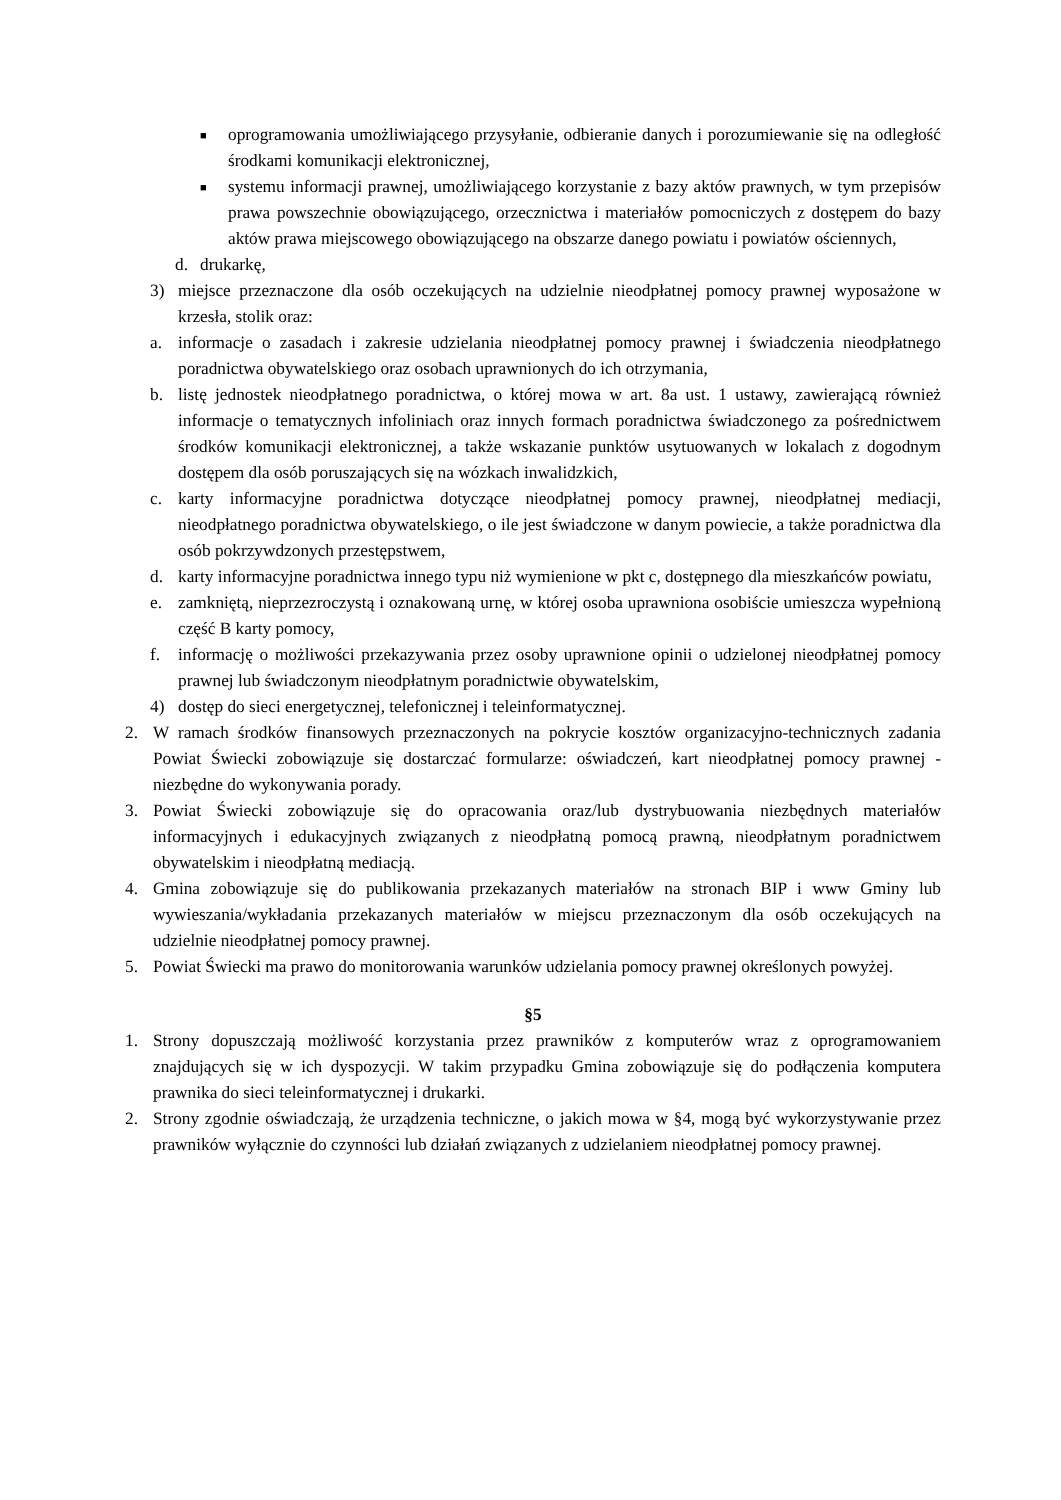■ oprogramowania umożliwiającego przysyłanie, odbieranie danych i porozumiewanie się na odległość środkami komunikacji elektronicznej,
■ systemu informacji prawnej, umożliwiającego korzystanie z bazy aktów prawnych, w tym przepisów prawa powszechnie obowiązującego, orzecznictwa i materiałów pomocniczych z dostępem do bazy aktów prawa miejscowego obowiązującego na obszarze danego powiatu i powiatów ościennych,
d. drukarkę,
3) miejsce przeznaczone dla osób oczekujących na udzielnie nieodpłatnej pomocy prawnej wyposażone w krzesła, stolik oraz:
a. informacje o zasadach i zakresie udzielania nieodpłatnej pomocy prawnej i świadczenia nieodpłatnego poradnictwa obywatelskiego oraz osobach uprawnionych do ich otrzymania,
b. listę jednostek nieodpłatnego poradnictwa, o której mowa w art. 8a ust. 1 ustawy, zawierającą również informacje o tematycznych infoliniach oraz innych formach poradnictwa świadczonego za pośrednictwem środków komunikacji elektronicznej, a także wskazanie punktów usytuowanych w lokalach z dogodnym dostępem dla osób poruszających się na wózkach inwalidzkich,
c. karty informacyjne poradnictwa dotyczące nieodpłatnej pomocy prawnej, nieodpłatnej mediacji, nieodpłatnego poradnictwa obywatelskiego, o ile jest świadczone w danym powiecie, a także poradnictwa dla osób pokrzywdzonych przestępstwem,
d. karty informacyjne poradnictwa innego typu niż wymienione w pkt c, dostępnego dla mieszkańców powiatu,
e. zamkniętą, nieprzezroczystą i oznakowaną urnę, w której osoba uprawniona osobiście umieszcza wypełnioną część B karty pomocy,
f. informację o możliwości przekazywania przez osoby uprawnione opinii o udzielonej nieodpłatnej pomocy prawnej lub świadczonym nieodpłatnym poradnictwie obywatelskim,
4) dostęp do sieci energetycznej, telefonicznej i teleinformatycznej.
2. W ramach środków finansowych przeznaczonych na pokrycie kosztów organizacyjno-technicznych zadania Powiat Świecki zobowiązuje się dostarczać formularze: oświadczeń, kart nieodpłatnej pomocy prawnej - niezbędne do wykonywania porady.
3. Powiat Świecki zobowiązuje się do opracowania oraz/lub dystrybuowania niezbędnych materiałów informacyjnych i edukacyjnych związanych z nieodpłatną pomocą prawną, nieodpłatnym poradnictwem obywatelskim i nieodpłatną mediacją.
4. Gmina zobowiązuje się do publikowania przekazanych materiałów na stronach BIP i www Gminy lub wywieszania/wykładania przekazanych materiałów w miejscu przeznaczonym dla osób oczekujących na udzielnie nieodpłatnej pomocy prawnej.
5. Powiat Świecki ma prawo do monitorowania warunków udzielania pomocy prawnej określonych powyżej.
§5
1. Strony dopuszczają możliwość korzystania przez prawników z komputerów wraz z oprogramowaniem znajdujących się w ich dyspozycji. W takim przypadku Gmina zobowiązuje się do podłączenia komputera prawnika do sieci teleinformatycznej i drukarki.
2. Strony zgodnie oświadczają, że urządzenia techniczne, o jakich mowa w §4, mogą być wykorzystywanie przez prawników wyłącznie do czynności lub działań związanych z udzielaniem nieodpłatnej pomocy prawnej.